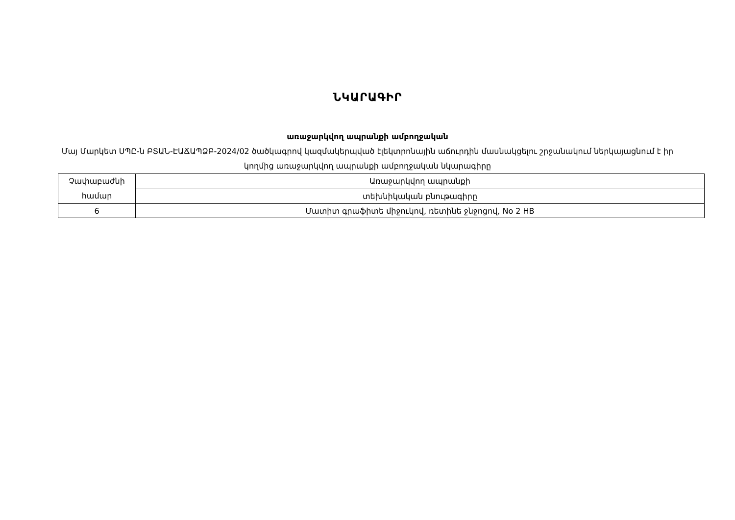ՆԿԱՐԱԳԻՐ
առաջարկվող ապրանքի ամբողջական
Մայ Մարկետ ՍՊԸ-ն ԲՏԱՆ-ԷԱՃԱՊՁԲ-2024/02 ծածկագրով կազմակերպված էլեկտրոնային աճուրդին մասնակցելու շրջանակում ներկայացնում է իր կողմից առաջարկվող ապրանքի ամբողջական նկարագիրը
| Չափաբաժնի համար | Առաջարկվող ապրանքի |
| | տեխնիկական բնութագիրը |
| 6 | Մատիտ գրաֆիտե միջուկով, ռետինե ջնջոցով, No 2 HB |